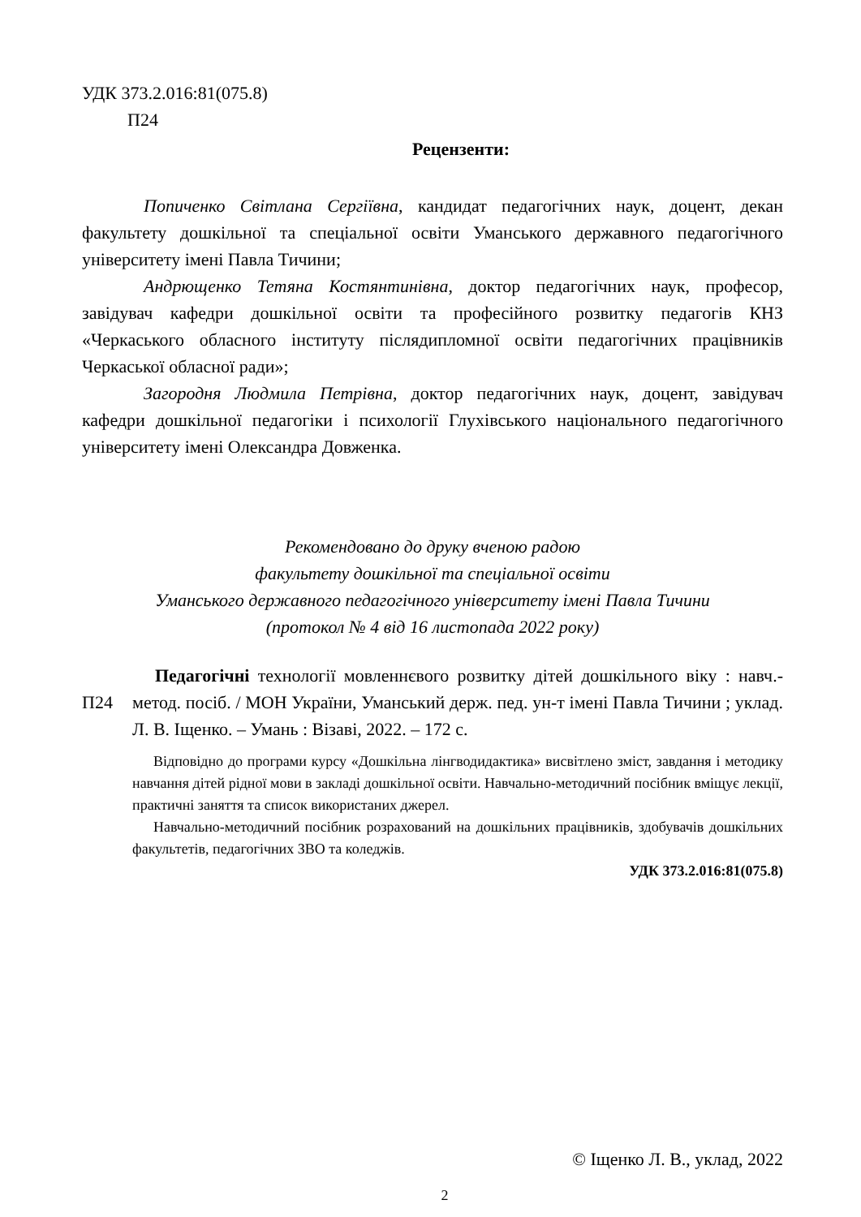УДК 373.2.016:81(075.8)
П24
Рецензенти:
Попиченко Світлана Сергіївна, кандидат педагогічних наук, доцент, декан факультету дошкільної та спеціальної освіти Уманського державного педагогічного університету імені Павла Тичини;
Андрющенко Тетяна Костянтинівна, доктор педагогічних наук, професор, завідувач кафедри дошкільної освіти та професійного розвитку педагогів КНЗ «Черкаського обласного інституту післядипломної освіти педагогічних працівників Черкаської обласної ради»;
Загородня Людмила Петрівна, доктор педагогічних наук, доцент, завідувач кафедри дошкільної педагогіки і психології Глухівського національного педагогічного університету імені Олександра Довженка.
Рекомендовано до друку вченою радою
факультету дошкільної та спеціальної освіти
Уманського державного педагогічного університету імені Павла Тичини
(протокол № 4 від 16 листопада 2022 року)
П24
Педагогічні технології мовленнєвого розвитку дітей дошкільного віку : навч.-метод. посіб. / МОН України, Уманський держ. пед. ун-т імені Павла Тичини ; уклад. Л. В. Іщенко. – Умань : Візаві, 2022. – 172 с.
Відповідно до програми курсу «Дошкільна лінгводидактика» висвітлено зміст, завдання і методику навчання дітей рідної мови в закладі дошкільної освіти. Навчально-методичний посібник вміщує лекції, практичні заняття та список використаних джерел.
Навчально-методичний посібник розрахований на дошкільних працівників, здобувачів дошкільних факультетів, педагогічних ЗВО та коледжів.
УДК 373.2.016:81(075.8)
© Іщенко Л. В., уклад, 2022
2